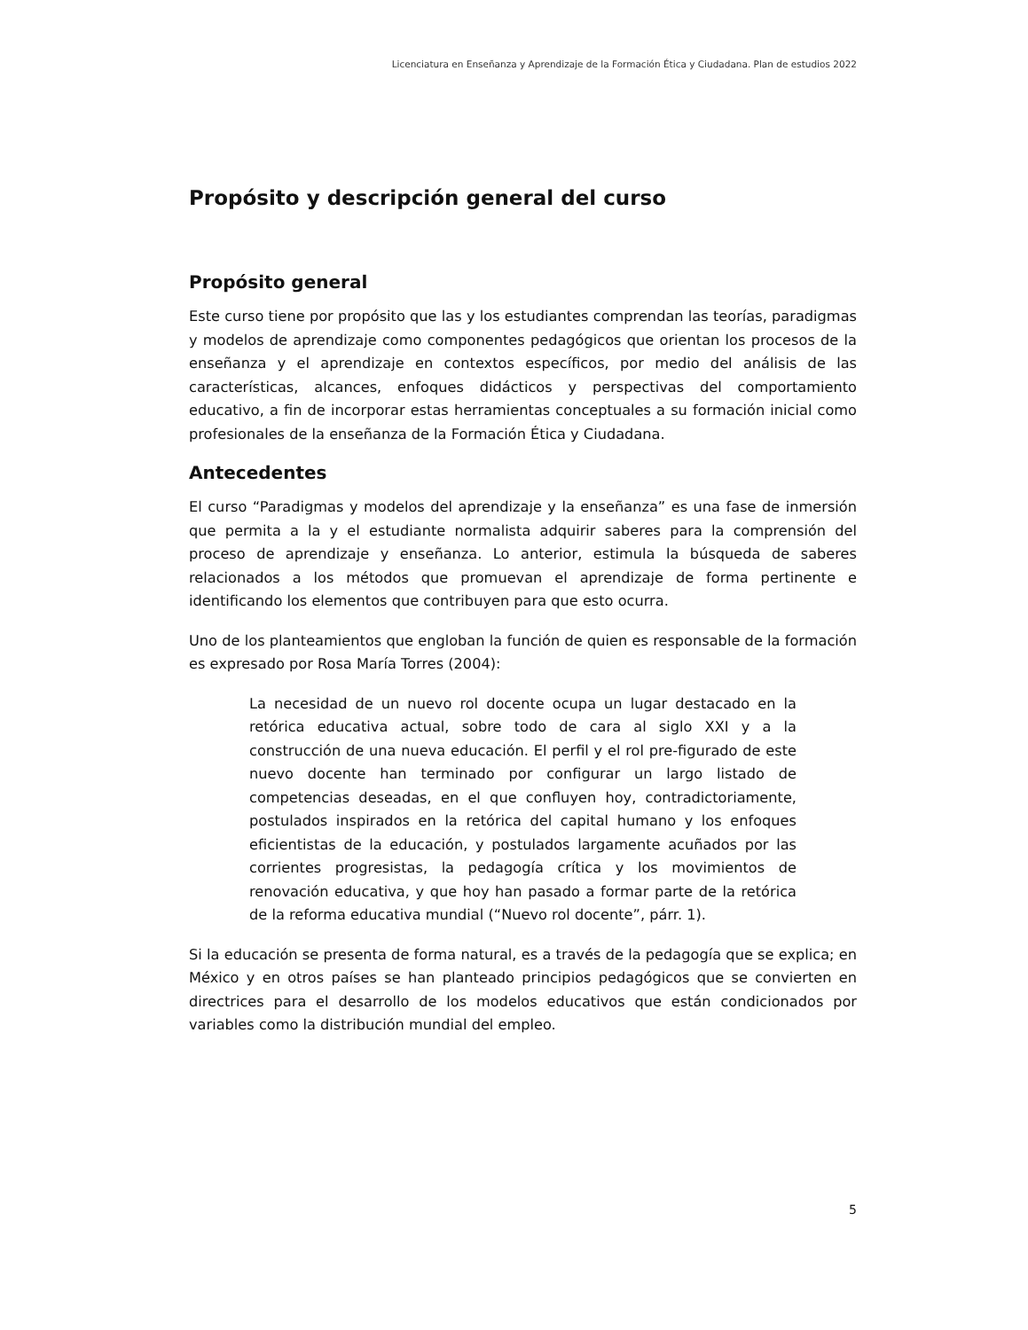Licenciatura en Enseñanza y Aprendizaje de la Formación Ética y Ciudadana. Plan de estudios 2022
Propósito y descripción general del curso
Propósito general
Este curso tiene por propósito que las y los estudiantes comprendan las teorías, paradigmas y modelos de aprendizaje como componentes pedagógicos que orientan los procesos de la enseñanza y el aprendizaje en contextos específicos, por medio del análisis de las características, alcances, enfoques didácticos y perspectivas del comportamiento educativo, a fin de incorporar estas herramientas conceptuales a su formación inicial como profesionales de la enseñanza de la Formación Ética y Ciudadana.
Antecedentes
El curso “Paradigmas y modelos del aprendizaje y la enseñanza” es una fase de inmersión que permita a la y el estudiante normalista adquirir saberes para la comprensión del proceso de aprendizaje y enseñanza. Lo anterior, estimula la búsqueda de saberes relacionados a los métodos que promuevan el aprendizaje de forma pertinente e identificando los elementos que contribuyen para que esto ocurra.
Uno de los planteamientos que engloban la función de quien es responsable de la formación es expresado por Rosa María Torres (2004):
La necesidad de un nuevo rol docente ocupa un lugar destacado en la retórica educativa actual, sobre todo de cara al siglo XXI y a la construcción de una nueva educación. El perfil y el rol pre-figurado de este nuevo docente han terminado por configurar un largo listado de competencias deseadas, en el que confluyen hoy, contradictoriamente, postulados inspirados en la retórica del capital humano y los enfoques eficientistas de la educación, y postulados largamente acuñados por las corrientes progresistas, la pedagogía crítica y los movimientos de renovación educativa, y que hoy han pasado a formar parte de la retórica de la reforma educativa mundial (“Nuevo rol docente”, párr. 1).
Si la educación se presenta de forma natural, es a través de la pedagogía que se explica; en México y en otros países se han planteado principios pedagógicos que se convierten en directrices para el desarrollo de los modelos educativos que están condicionados por variables como la distribución mundial del empleo.
5